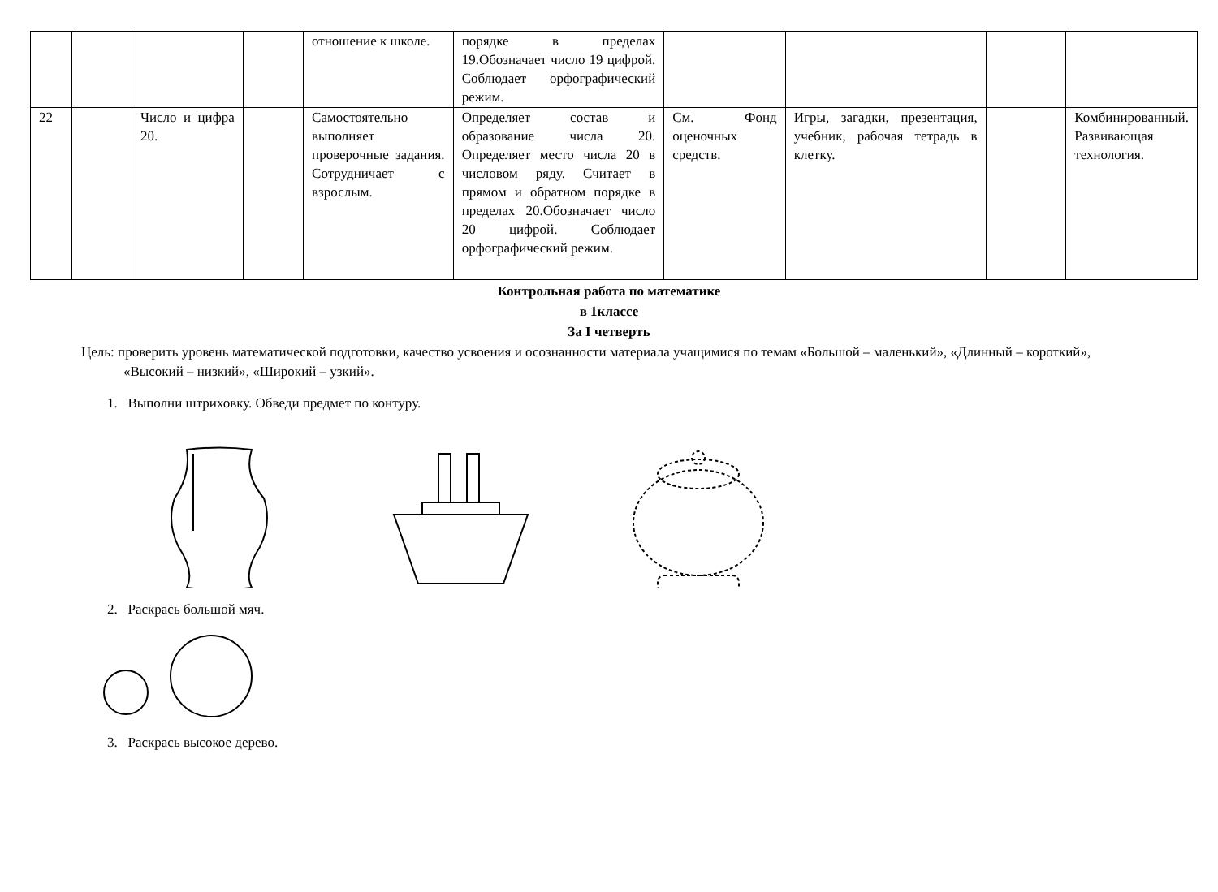| | | | | отношение к школе. | порядке в пределах 19.Обозначает число 19 цифрой. Соблюдает орфографический режим. | | | | |
| 22 | | Число и цифра 20. | | Самостоятельно выполняет проверочные задания. Сотрудничает с взрослым. | Определяет состав и образование числа 20. Определяет место числа 20 в числовом ряду. Считает в прямом и обратном порядке в пределах 20.Обозначает число 20 цифрой. Соблюдает орфографический режим. | См. Фонд оценочных средств. | Игры, загадки, презентация, учебник, рабочая тетрадь в клетку. | | Комбинированный. Развивающая технология. |
Контрольная работа по математике
в 1классе
За I четверть
Цель: проверить уровень математической подготовки, качество усвоения и осознанности материала учащимися по темам «Большой – маленький», «Длинный – короткий», «Высокий – низкий», «Широкий – узкий».
1. Выполни штриховку. Обведи предмет по контуру.
2. Раскрась большой мяч.
3. Раскрась высокое дерево.